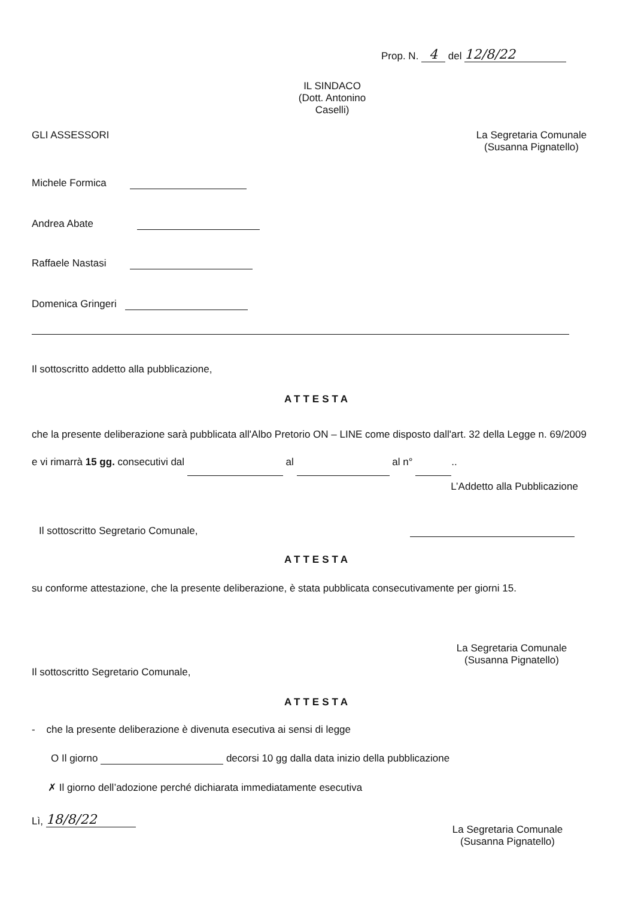Prop. N. 4 del 12/8/22
IL SINDACO
(Dott. Antonino Caselli)
GLI ASSESSORI
Michele Formica
Andrea Abate
Raffaele Nastasi
Domenica Gringeri
La Segretaria Comunale
(Susanna Pignatello)
Il sottoscritto addetto alla pubblicazione,
ATTESTA
che la presente deliberazione sarà pubblicata all'Albo Pretorio ON – LINE come disposto dall'art. 32 della Legge n. 69/2009 e vi rimarrà 15 gg. consecutivi dal al al n° ..
L’Addetto alla Pubblicazione
Il sottoscritto Segretario Comunale,
ATTESTA
su conforme attestazione, che la presente deliberazione, è stata pubblicata consecutivamente per giorni 15.
La Segretaria Comunale
(Susanna Pignatello)
Il sottoscritto Segretario Comunale,
ATTESTA
- che la presente deliberazione è divenuta esecutiva ai sensi di legge
O Il giorno decorsi 10 gg dalla data inizio della pubblicazione
✗ Il giorno dell’adozione perché dichiarata immediatamente esecutiva
Lì, 18/8/22
La Segretaria Comunale
(Susanna Pignatello)